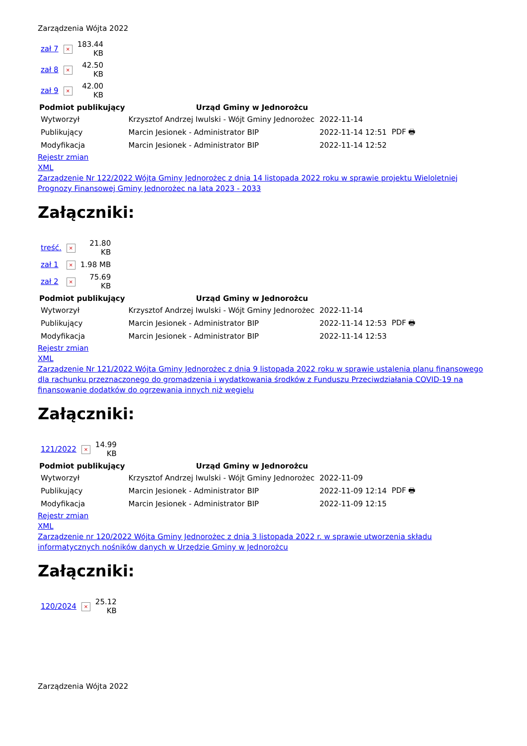Zarządzenia Wójta 2022
| zał 7 | × | 183.44 KB |
| zał 8 | × | 42.50 KB |
| zał 9 | × | 42.00 KB |
| Podmiot publikujący | Urząd Gminy w Jednorożcu | | |
| Wytworzył | Krzysztof Andrzej Iwulski - Wójt Gminy Jednorożec | 2022-11-14 | PDF 🖶 |
| Publikujący | Marcin Jesionek - Administrator BIP | 2022-11-14 12:51 | |
| Modyfikacja | Marcin Jesionek - Administrator BIP | 2022-11-14 12:52 | |
Rejestr zmian
XML
Zarządzenie Nr 122/2022 Wójta Gminy Jednorożec z dnia 14 listopada 2022 roku w sprawie projektu Wieloletniej Prognozy Finansowej Gminy Jednorożec na lata 2023 - 2033
Załączniki:
| treść. | × | 21.80 KB |
| zał 1 | × | 1.98 MB |
| zał 2 | × | 75.69 KB |
| Podmiot publikujący | Urząd Gminy w Jednorożcu | | |
| Wytworzył | Krzysztof Andrzej Iwulski - Wójt Gminy Jednorożec | 2022-11-14 | PDF 🖶 |
| Publikujący | Marcin Jesionek - Administrator BIP | 2022-11-14 12:53 | |
| Modyfikacja | Marcin Jesionek - Administrator BIP | 2022-11-14 12:53 | |
Rejestr zmian
XML
Zarządzenie Nr 121/2022 Wójta Gminy Jednorożec z dnia 9 listopada 2022 roku w sprawie ustalenia planu finansowego dla rachunku przeznaczonego do gromadzenia i wydatkowania środków z Funduszu Przeciwdziałania COVID-19 na finansowanie dodatków do ogrzewania innych niż węgielu
Załączniki:
| 121/2022 | × | 14.99 KB |
| Podmiot publikujący | Urząd Gminy w Jednorożcu | | |
| Wytworzył | Krzysztof Andrzej Iwulski - Wójt Gminy Jednorożec | 2022-11-09 | PDF 🖶 |
| Publikujący | Marcin Jesionek - Administrator BIP | 2022-11-09 12:14 | |
| Modyfikacja | Marcin Jesionek - Administrator BIP | 2022-11-09 12:15 | |
Rejestr zmian
XML
Zarządzenie nr 120/2022 Wójta Gminy Jednorożec z dnia 3 listopada 2022 r. w sprawie utworzenia składu informatycznych nośników danych w Urzędzie Gminy w Jednorożcu
Załączniki:
| 120/2024 | × | 25.12 KB |
Zarządzenia Wójta 2022